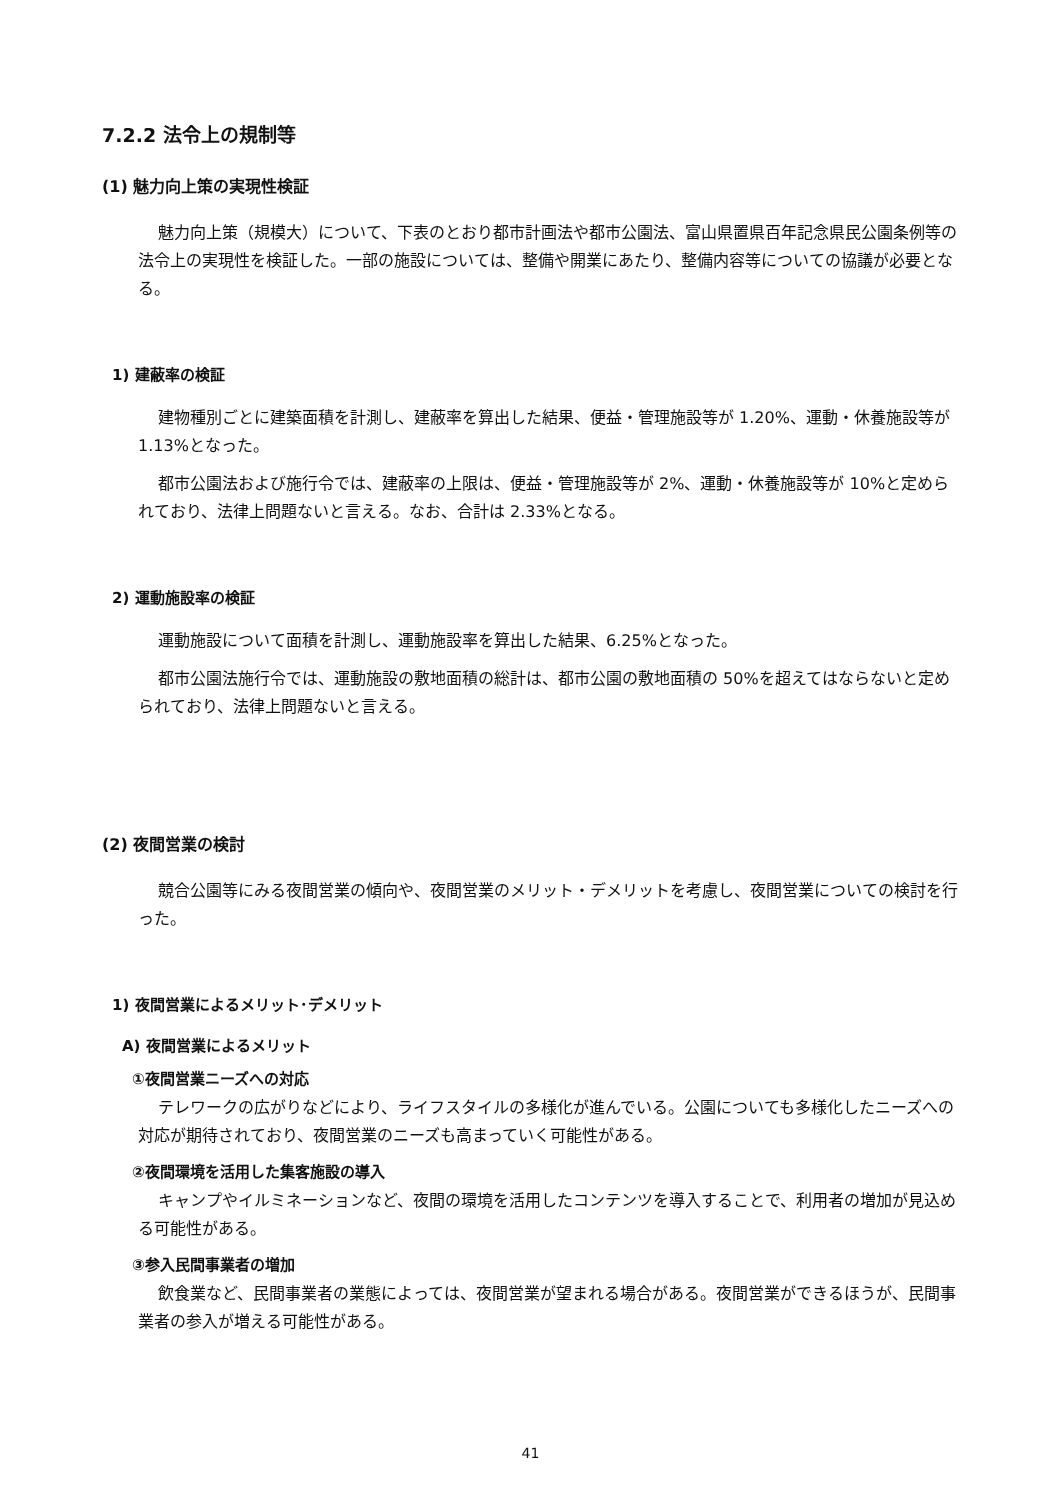7.2.2 法令上の規制等
(1) 魅力向上策の実現性検証
魅力向上策（規模大）について、下表のとおり都市計画法や都市公園法、富山県置県百年記念県民公園条例等の法令上の実現性を検証した。一部の施設については、整備や開業にあたり、整備内容等についての協議が必要となる。
1) 建蔽率の検証
建物種別ごとに建築面積を計測し、建蔽率を算出した結果、便益・管理施設等が 1.20%、運動・休養施設等が 1.13%となった。
都市公園法および施行令では、建蔽率の上限は、便益・管理施設等が 2%、運動・休養施設等が 10%と定められており、法律上問題ないと言える。なお、合計は 2.33%となる。
2) 運動施設率の検証
運動施設について面積を計測し、運動施設率を算出した結果、6.25%となった。
都市公園法施行令では、運動施設の敷地面積の総計は、都市公園の敷地面積の 50%を超えてはならないと定められており、法律上問題ないと言える。
(2) 夜間営業の検討
競合公園等にみる夜間営業の傾向や、夜間営業のメリット・デメリットを考慮し、夜間営業についての検討を行った。
1) 夜間営業によるメリット･デメリット
A) 夜間営業によるメリット
①夜間営業ニーズへの対応
テレワークの広がりなどにより、ライフスタイルの多様化が進んでいる。公園についても多様化したニーズへの対応が期待されており、夜間営業のニーズも高まっていく可能性がある。
②夜間環境を活用した集客施設の導入
キャンプやイルミネーションなど、夜間の環境を活用したコンテンツを導入することで、利用者の増加が見込める可能性がある。
③参入民間事業者の増加
飲食業など、民間事業者の業態によっては、夜間営業が望まれる場合がある。夜間営業ができるほうが、民間事業者の参入が増える可能性がある。
41